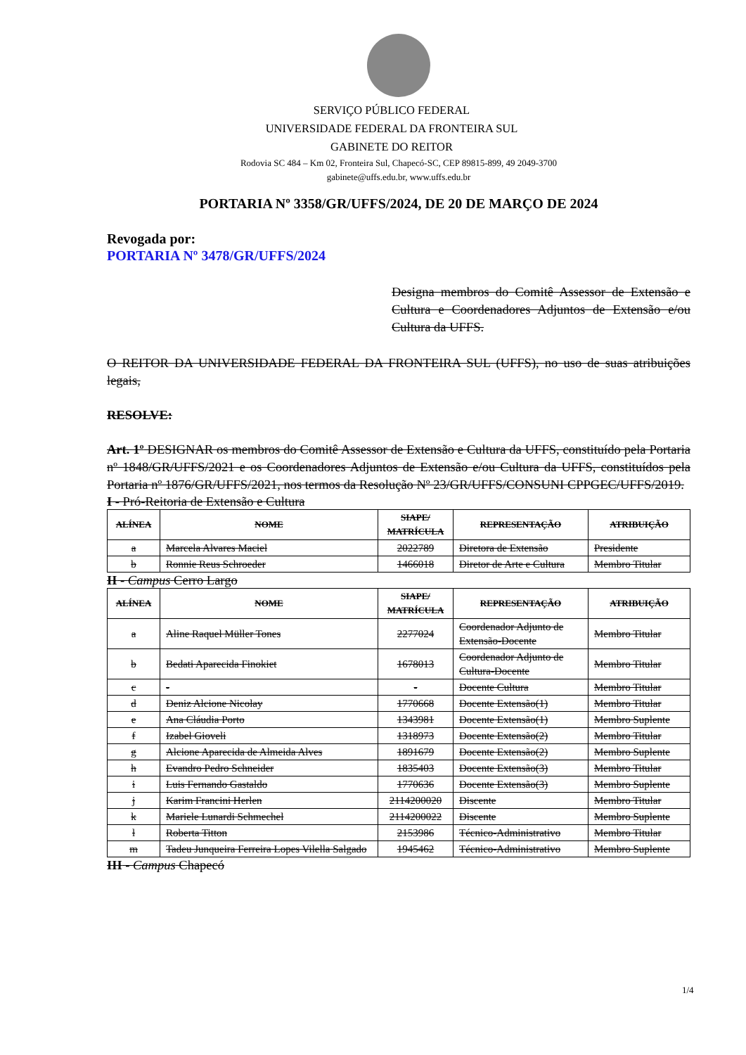SERVIÇO PÚBLICO FEDERAL
UNIVERSIDADE FEDERAL DA FRONTEIRA SUL
GABINETE DO REITOR
Rodovia SC 484 – Km 02, Fronteira Sul, Chapecó-SC, CEP 89815-899, 49 2049-3700
gabinete@uffs.edu.br, www.uffs.edu.br
PORTARIA Nº 3358/GR/UFFS/2024, DE 20 DE MARÇO DE 2024
Revogada por:
PORTARIA Nº 3478/GR/UFFS/2024
Designa membros do Comitê Assessor de Extensão e Cultura e Coordenadores Adjuntos de Extensão e/ou Cultura da UFFS.
O REITOR DA UNIVERSIDADE FEDERAL DA FRONTEIRA SUL (UFFS), no uso de suas atribuições legais,
RESOLVE:
Art. 1º DESIGNAR os membros do Comitê Assessor de Extensão e Cultura da UFFS, constituído pela Portaria nº 1848/GR/UFFS/2021 e os Coordenadores Adjuntos de Extensão e/ou Cultura da UFFS, constituídos pela Portaria nº 1876/GR/UFFS/2021, nos termos da Resolução Nº 23/GR/UFFS/CONSUNI CPPGEC/UFFS/2019.
I - Pró-Reitoria de Extensão e Cultura
| ALÍNEA | NOME | SIAPE/ MATRÍCULA | REPRESENTAÇÃO | ATRIBUIÇÃO |
| --- | --- | --- | --- | --- |
| a | Marcela Alvares Maciel | 2022789 | Diretora de Extensão | Presidente |
| b | Ronnie Reus Schroeder | 1466018 | Diretor de Arte e Cultura | Membro Titular |
II - Campus Cerro Largo
| ALÍNEA | NOME | SIAPE/ MATRÍCULA | REPRESENTAÇÃO | ATRIBUIÇÃO |
| --- | --- | --- | --- | --- |
| a | Aline Raquel Müller Tones | 2277024 | Coordenador Adjunto de Extensão-Docente | Membro Titular |
| b | Bedati Aparecida Finokiet | 1678013 | Coordenador Adjunto de Cultura-Docente | Membro Titular |
| c | - | - | Docente Cultura | Membro Titular |
| d | Deniz Alcione Nicolay | 1770668 | Docente Extensão(1) | Membro Titular |
| e | Ana Cláudia Porto | 1343981 | Docente Extensão(1) | Membro Suplente |
| f | Izabel Gioveli | 1318973 | Docente Extensão(2) | Membro Titular |
| g | Alcione Aparecida de Almeida Alves | 1891679 | Docente Extensão(2) | Membro Suplente |
| h | Evandro Pedro Schneider | 1835403 | Docente Extensão(3) | Membro Titular |
| i | Luis Fernando Gastaldo | 1770636 | Docente Extensão(3) | Membro Suplente |
| j | Karim Francini Herlen | 2114200020 | Discente | Membro Titular |
| k | Mariele Lunardi Schmechel | 2114200022 | Discente | Membro Suplente |
| l | Roberta Titton | 2153986 | Técnico-Administrativo | Membro Titular |
| m | Tadeu Junqueira Ferreira Lopes Vilella Salgado | 1945462 | Técnico-Administrativo | Membro Suplente |
III - Campus Chapecó
1/4